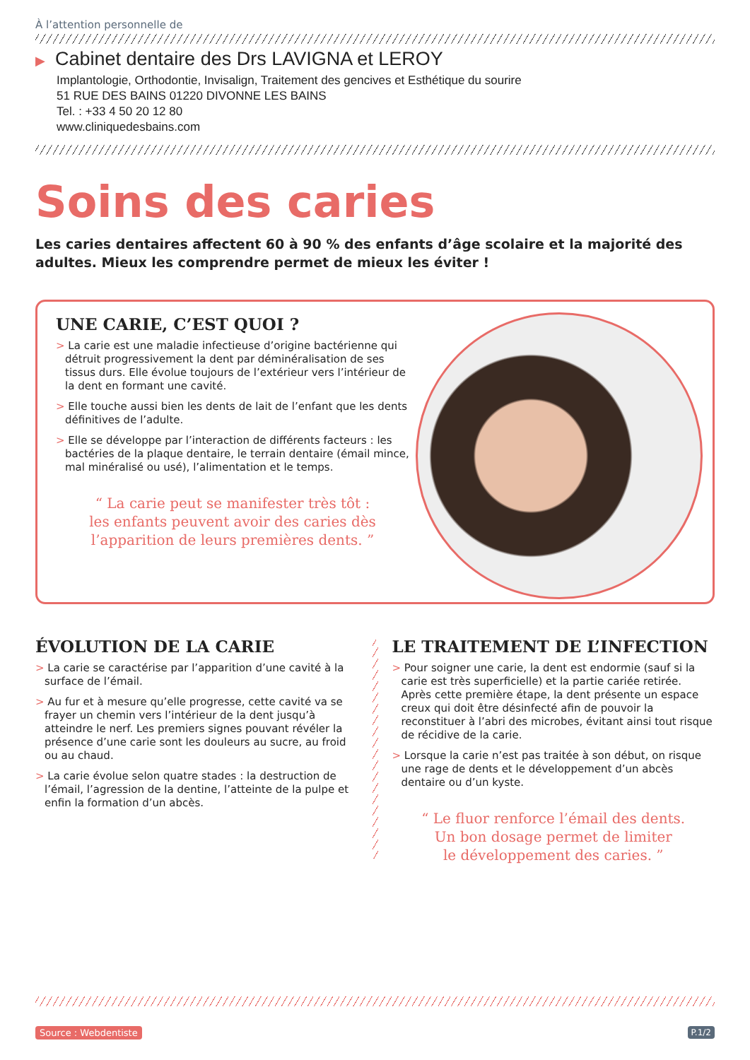À l’attention personnelle de
▶ Cabinet dentaire des Drs LAVIGNA et LEROY
Implantologie, Orthodontie, Invisalign, Traitement des gencives et Esthétique du sourire
51 RUE DES BAINS 01220 DIVONNE LES BAINS
Tel. : +33 4 50 20 12 80
www.cliniquedesbains.com
Soins des caries
Les caries dentaires affectent 60 à 90 % des enfants d’âge scolaire et la majorité des adultes. Mieux les comprendre permet de mieux les éviter !
UNE CARIE, C’EST QUOI ?
> La carie est une maladie infectieuse d’origine bactérienne qui détruit progressivement la dent par déminéralisation de ses tissus durs. Elle évolue toujours de l’extérieur vers l’intérieur de la dent en formant une cavité.
> Elle touche aussi bien les dents de lait de l’enfant que les dents définitives de l’adulte.
> Elle se développe par l’interaction de différents facteurs : les bactéries de la plaque dentaire, le terrain dentaire (émail mince, mal minéralisé ou usé), l’alimentation et le temps.
“ La carie peut se manifester très tôt :
les enfants peuvent avoir des caries dès
l’apparition de leurs premières dents. ”
ÉVOLUTION DE LA CARIE
> La carie se caractérise par l’apparition d’une cavité à la surface de l’émail.
> Au fur et à mesure qu’elle progresse, cette cavité va se frayer un chemin vers l’intérieur de la dent jusqu’à atteindre le nerf. Les premiers signes pouvant révéler la présence d’une carie sont les douleurs au sucre, au froid ou au chaud.
> La carie évolue selon quatre stades : la destruction de l’émail, l’agression de la dentine, l’atteinte de la pulpe et enfin la formation d’un abcès.
LE TRAITEMENT DE L’INFECTION
> Pour soigner une carie, la dent est endormie (sauf si la carie est très superficielle) et la partie cariée retirée. Après cette première étape, la dent présente un espace creux qui doit être désinfecté afin de pouvoir la reconstituer à l’abri des microbes, évitant ainsi tout risque de récidive de la carie.
> Lorsque la carie n’est pas traitée à son début, on risque une rage de dents et le développement d’un abcès dentaire ou d’un kyste.
“ Le fluor renforce l’émail des dents.
Un bon dosage permet de limiter
le développement des caries. ”
Source : Webdentiste P.1/2